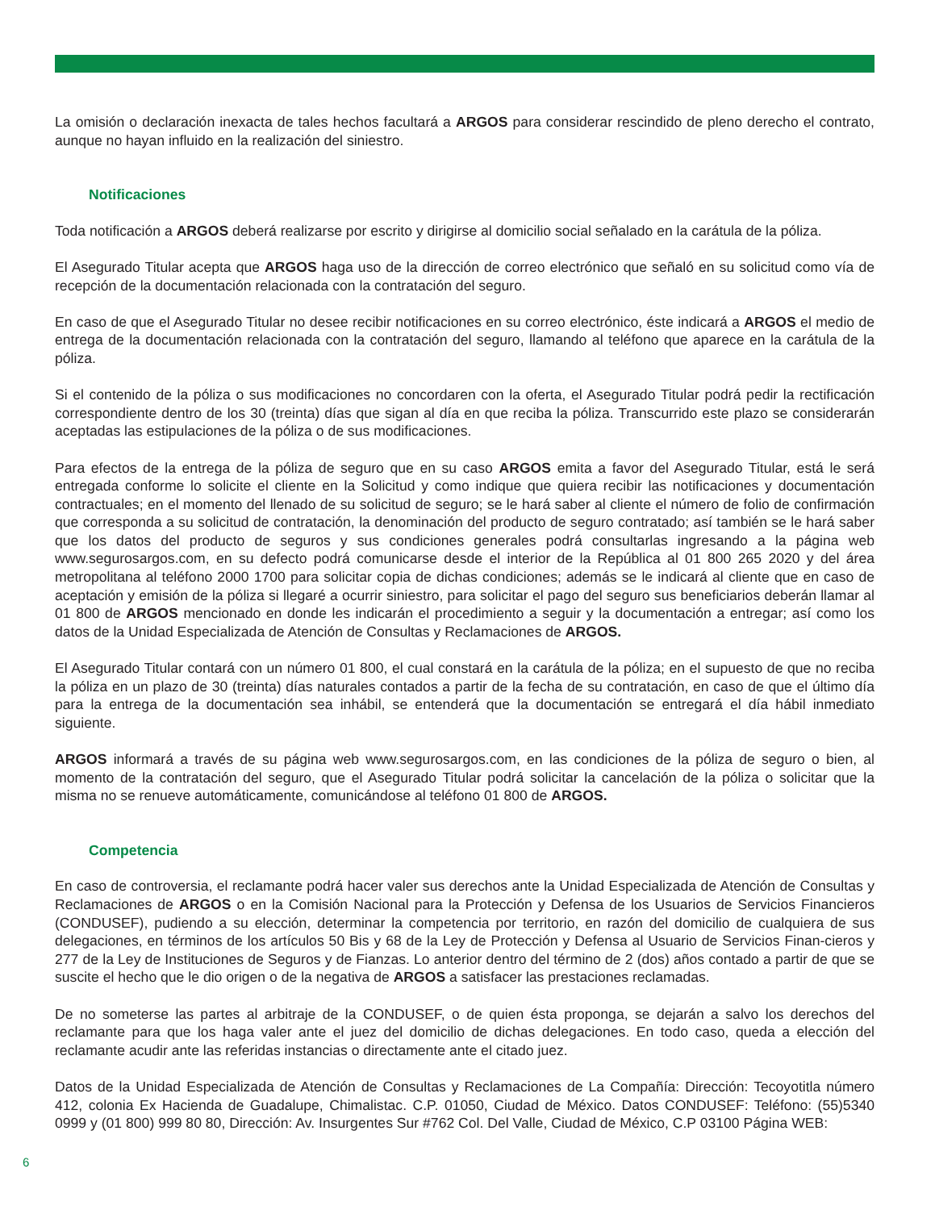La omisión o declaración inexacta de tales hechos facultará a ARGOS para considerar rescindido de pleno derecho el contrato, aunque no hayan influido en la realización del siniestro.
Notificaciones
Toda notificación a ARGOS deberá realizarse por escrito y dirigirse al domicilio social señalado en la carátula de la póliza.
El Asegurado Titular acepta que ARGOS haga uso de la dirección de correo electrónico que señaló en su solicitud como vía de recepción de la documentación relacionada con la contratación del seguro.
En caso de que el Asegurado Titular no desee recibir notificaciones en su correo electrónico, éste indicará a ARGOS el medio de entrega de la documentación relacionada con la contratación del seguro, llamando al teléfono que aparece en la carátula de la póliza.
Si el contenido de la póliza o sus modificaciones no concordaren con la oferta, el Asegurado Titular podrá pedir la rectificación correspondiente dentro de los 30 (treinta) días que sigan al día en que reciba la póliza. Transcurrido este plazo se considerarán aceptadas las estipulaciones de la póliza o de sus modificaciones.
Para efectos de la entrega de la póliza de seguro que en su caso ARGOS emita a favor del Asegurado Titular, está le será entregada conforme lo solicite el cliente en la Solicitud y como indique que quiera recibir las notificaciones y documentación contractuales; en el momento del llenado de su solicitud de seguro; se le hará saber al cliente el número de folio de confirmación que corresponda a su solicitud de contratación, la denominación del producto de seguro contratado; así también se le hará saber que los datos del producto de seguros y sus condiciones generales podrá consultarlas ingresando a la página web www.segurosargos.com, en su defecto podrá comunicarse desde el interior de la República al 01 800 265 2020 y del área metropolitana al teléfono 2000 1700 para solicitar copia de dichas condiciones; además se le indicará al cliente que en caso de aceptación y emisión de la póliza si llegaré a ocurrir siniestro, para solicitar el pago del seguro sus beneficiarios deberán llamar al 01 800 de ARGOS mencionado en donde les indicarán el procedimiento a seguir y la documentación a entregar; así como los datos de la Unidad Especializada de Atención de Consultas y Reclamaciones de ARGOS.
El Asegurado Titular contará con un número 01 800, el cual constará en la carátula de la póliza; en el supuesto de que no reciba la póliza en un plazo de 30 (treinta) días naturales contados a partir de la fecha de su contratación, en caso de que el último día para la entrega de la documentación sea inhábil, se entenderá que la documentación se entregará el día hábil inmediato siguiente.
ARGOS informará a través de su página web www.segurosargos.com, en las condiciones de la póliza de seguro o bien, al momento de la contratación del seguro, que el Asegurado Titular podrá solicitar la cancelación de la póliza o solicitar que la misma no se renueve automáticamente, comunicándose al teléfono 01 800 de ARGOS.
Competencia
En caso de controversia, el reclamante podrá hacer valer sus derechos ante la Unidad Especializada de Atención de Consultas y Reclamaciones de ARGOS o en la Comisión Nacional para la Protección y Defensa de los Usuarios de Servicios Financieros (CONDUSEF), pudiendo a su elección, determinar la competencia por territorio, en razón del domicilio de cualquiera de sus delegaciones, en términos de los artículos 50 Bis y 68 de la Ley de Protección y Defensa al Usuario de Servicios Finan-cieros y 277 de la Ley de Instituciones de Seguros y de Fianzas. Lo anterior dentro del término de 2 (dos) años contado a partir de que se suscite el hecho que le dio origen o de la negativa de ARGOS a satisfacer las prestaciones reclamadas.
De no someterse las partes al arbitraje de la CONDUSEF, o de quien ésta proponga, se dejarán a salvo los derechos del reclamante para que los haga valer ante el juez del domicilio de dichas delegaciones. En todo caso, queda a elección del reclamante acudir ante las referidas instancias o directamente ante el citado juez.
Datos de la Unidad Especializada de Atención de Consultas y Reclamaciones de La Compañía: Dirección: Tecoyotitla número 412, colonia Ex Hacienda de Guadalupe, Chimalistac. C.P. 01050, Ciudad de México. Datos CONDUSEF: Teléfono: (55)5340 0999 y (01 800) 999 80 80, Dirección: Av. Insurgentes Sur #762 Col. Del Valle, Ciudad de México, C.P 03100 Página WEB:
6